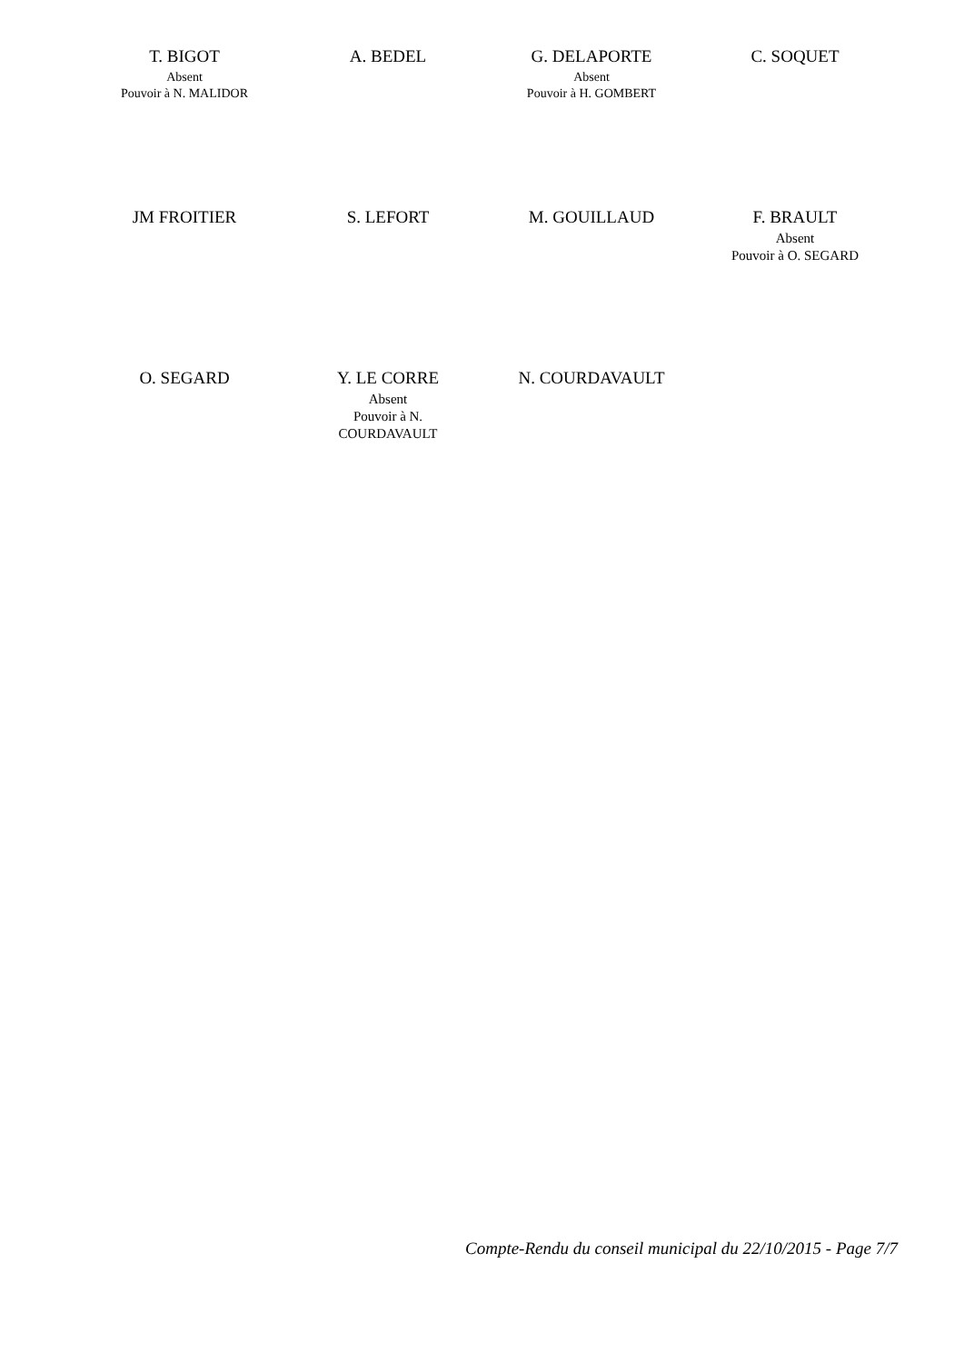| T. BIGOT Absent Pouvoir à N. MALIDOR | A. BEDEL | G. DELAPORTE Absent Pouvoir à H. GOMBERT | C. SOQUET |
| JM FROITIER | S. LEFORT | M. GOUILLAUD | F. BRAULT Absent Pouvoir à O. SEGARD |
| O. SEGARD | Y. LE CORRE Absent Pouvoir à N. COURDAVAULT | N. COURDAVAULT | |
Compte-Rendu du conseil municipal du 22/10/2015 - Page 7/7